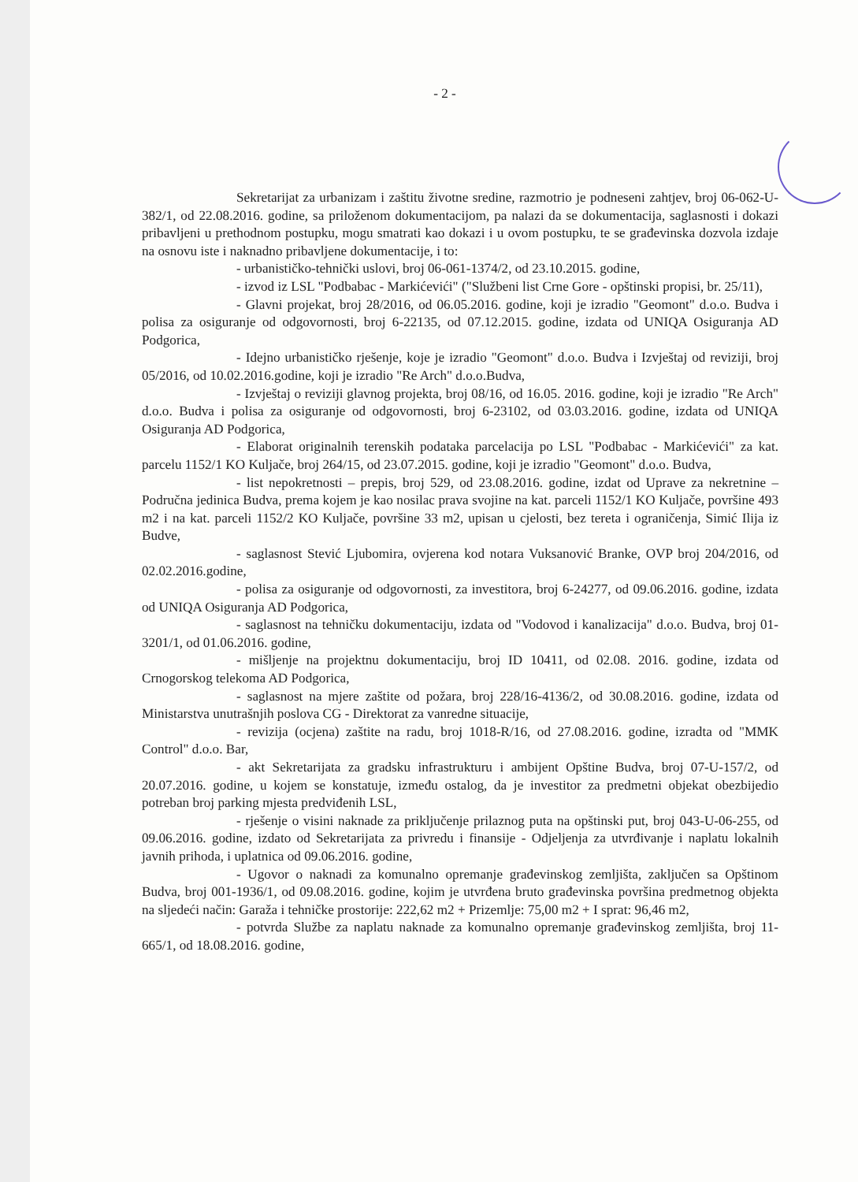- 2 -
Sekretarijat za urbanizam i zaštitu životne sredine, razmotrio je podneseni zahtjev, broj 06-062-U-382/1, od 22.08.2016. godine, sa priloženom dokumentacijom, pa nalazi da se dokumentacija, saglasnosti i dokazi pribavljeni u prethodnom postupku, mogu smatrati kao dokazi i u ovom postupku, te se građevinska dozvola izdaje na osnovu iste i naknadno pribavljene dokumentacije, i to:
- urbanističko-tehnički uslovi, broj 06-061-1374/2, od 23.10.2015. godine,
- izvod iz LSL "Podbabac - Markićevići" ("Službeni list Crne Gore - opštinski propisi, br. 25/11),
- Glavni projekat, broj 28/2016, od 06.05.2016. godine, koji je izradio "Geomont" d.o.o. Budva i polisa za osiguranje od odgovornosti, broj 6-22135, od 07.12.2015. godine, izdata od UNIQA Osiguranja AD Podgorica,
- Idejno urbanističko rješenje, koje je izradio "Geomont" d.o.o. Budva i Izvještaj od reviziji, broj 05/2016, od 10.02.2016.godine, koji je izradio "Re Arch" d.o.o.Budva,
- Izvještaj o reviziji glavnog projekta, broj 08/16, od 16.05. 2016. godine, koji je izradio "Re Arch" d.o.o. Budva i polisa za osiguranje od odgovornosti, broj 6-23102, od 03.03.2016. godine, izdata od UNIQA Osiguranja AD Podgorica,
- Elaborat originalnih terenskih podataka parcelacija po LSL "Podbabac - Markićevići" za kat. parcelu 1152/1 KO Kuljače, broj 264/15, od 23.07.2015. godine, koji je izradio "Geomont" d.o.o. Budva,
- list nepokretnosti – prepis, broj 529, od 23.08.2016. godine, izdat od Uprave za nekretnine – Područna jedinica Budva, prema kojem je kao nosilac prava svojine na kat. parceli 1152/1 KO Kuljače, površine 493 m2 i na kat. parceli 1152/2 KO Kuljače, površine 33 m2, upisan u cjelosti, bez tereta i ograničenja, Simić Ilija iz Budve,
- saglasnost Stević Ljubomira, ovjerena kod notara Vuksanović Branke, OVP broj 204/2016, od 02.02.2016.godine,
- polisa za osiguranje od odgovornosti, za investitora, broj 6-24277, od 09.06.2016. godine, izdata od UNIQA Osiguranja AD Podgorica,
- saglasnost na tehničku dokumentaciju, izdata od "Vodovod i kanalizacija" d.o.o. Budva, broj 01-3201/1, od 01.06.2016. godine,
- mišljenje na projektnu dokumentaciju, broj ID 10411, od 02.08. 2016. godine, izdata od Crnogorskog telekoma AD Podgorica,
- saglasnost na mjere zaštite od požara, broj 228/16-4136/2, od 30.08.2016. godine, izdata od Ministarstva unutrašnjih poslova CG - Direktorat za vanredne situacije,
- revizija (ocjena) zaštite na radu, broj 1018-R/16, od 27.08.2016. godine, izradta od "MMK Control" d.o.o. Bar,
- akt Sekretarijata za gradsku infrastrukturu i ambijent Opštine Budva, broj 07-U-157/2, od 20.07.2016. godine, u kojem se konstatuje, između ostalog, da je investitor za predmetni objekat obezbijedio potreban broj parking mjesta predviđenih LSL,
- rješenje o visini naknade za priključenje prilaznog puta na opštinski put, broj 043-U-06-255, od 09.06.2016. godine, izdato od Sekretarijata za privredu i finansije - Odjeljenja za utvrđivanje i naplatu lokalnih javnih prihoda, i uplatnica od 09.06.2016. godine,
- Ugovor o naknadi za komunalno opremanje građevinskog zemljišta, zaključen sa Opštinom Budva, broj 001-1936/1, od 09.08.2016. godine, kojim je utvrđena bruto građevinska površina predmetnog objekta na sljedeći način: Garaža i tehničke prostorije: 222,62 m2 + Prizemlje: 75,00 m2 + I sprat: 96,46 m2,
- potvrda Službe za naplatu naknade za komunalno opremanje građevinskog zemljišta, broj 11-665/1, od 18.08.2016. godine,